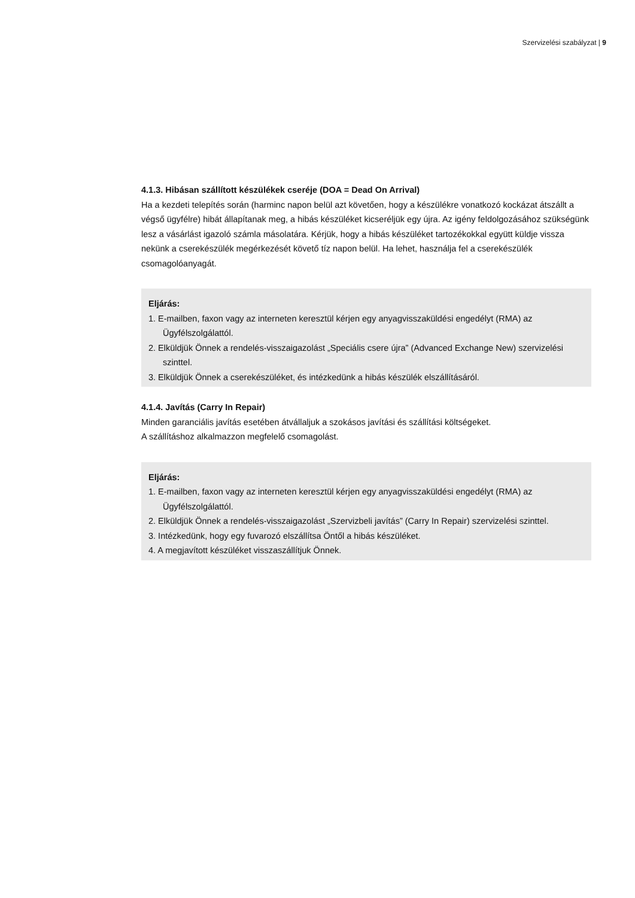Szervizelési szabályzat | 9
4.1.3. Hibásan szállított készülékek cseréje (DOA = Dead On Arrival)
Ha a kezdeti telepítés során (harminc napon belül azt követően, hogy a készülékre vonatkozó kockázat átszállt a végső ügyfélre) hibát állapítanak meg, a hibás készüléket kicseréljük egy újra. Az igény feldolgozásához szükségünk lesz a vásárlást igazoló számla másolatára. Kérjük, hogy a hibás készüléket tartozékokkal együtt küldje vissza nekünk a cserekészülék megérkezését követő tíz napon belül. Ha lehet, használja fel a cserekészülék csomagolóanyagát.
Eljárás:
1. E-mailben, faxon vagy az interneten keresztül kérjen egy anyagvisszaküldési engedélyt (RMA) az Ügyfélszolgálattól.
2. Elküldjük Önnek a rendelés-visszaigazolást „Speciális csere újra” (Advanced Exchange New) szervizelési szinttel.
3. Elküldjük Önnek a cserekészüléket, és intézkedünk a hibás készülék elszállításáról.
4.1.4. Javítás (Carry In Repair)
Minden garanciális javítás esetében átvállaljuk a szokásos javítási és szállítási költségeket.
A szállításhoz alkalmazzon megfelelő csomagolást.
Eljárás:
1. E-mailben, faxon vagy az interneten keresztül kérjen egy anyagvisszaküldési engedélyt (RMA) az Ügyfélszolgálattól.
2. Elküldjük Önnek a rendelés-visszaigazolást „Szervizbeli javítás” (Carry In Repair) szervizelési szinttel.
3. Intézkedünk, hogy egy fuvarozó elszállítsa Öntől a hibás készüléket.
4. A megjavított készüléket visszaszállítjuk Önnek.